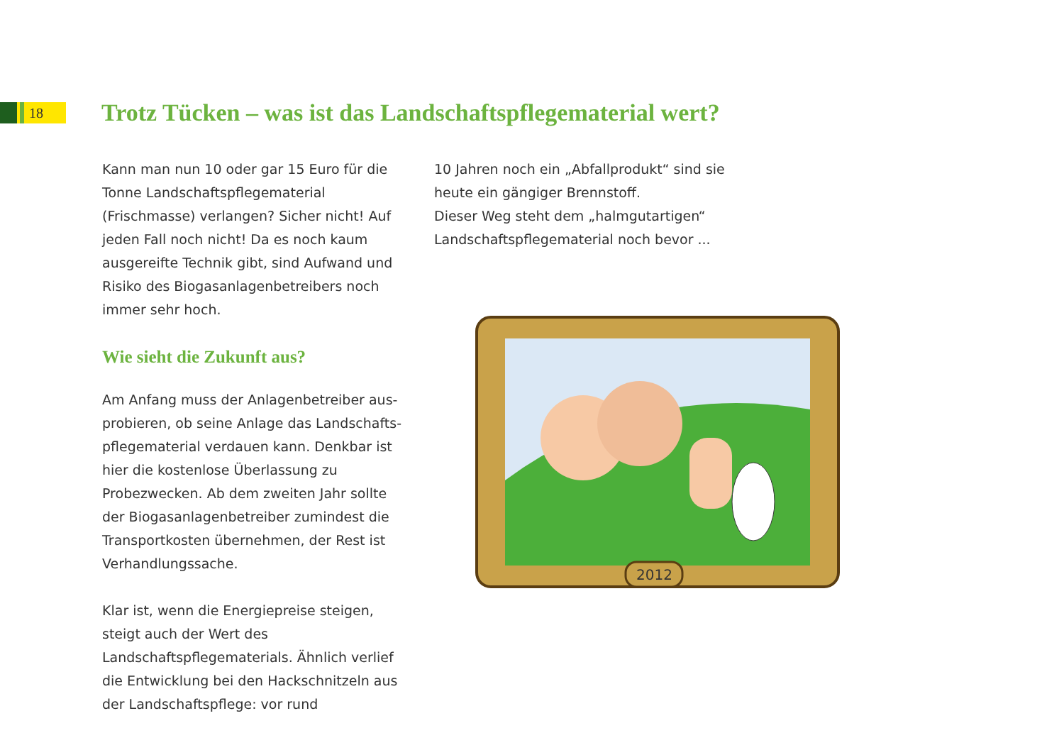18
Trotz Tücken – was ist das Landschaftspflegematerial wert?
Kann man nun 10 oder gar 15 Euro für die Tonne Landschaftspflegematerial (Frischmasse) verlangen? Sicher nicht! Auf jeden Fall noch nicht! Da es noch kaum ausgereifte Technik gibt, sind Aufwand und Risiko des Biogas­anlagenbetreibers noch immer sehr hoch.
Wie sieht die Zukunft aus?
Am Anfang muss der Anlagenbetreiber aus­probieren, ob seine Anlage das Landschafts­pflegematerial verdauen kann. Denkbar ist hier die kostenlose Überlassung zu Probezwecken. Ab dem zweiten Jahr sollte der Biogasanla­genbetreiber zumindest die Transportkosten übernehmen, der Rest ist Verhandlungssache.
Klar ist, wenn die Energiepreise steigen, steigt auch der Wert des Landschaftspflegematerials. Ähnlich verlief die Entwicklung bei den Hack­schnitzeln aus der Landschaftspflege: vor rund
10 Jahren noch ein „Abfallprodukt“ sind sie heute ein gängiger Brennstoff.
Dieser Weg steht dem „halmgutartigen“ Land­schaftspflegematerial noch bevor ...
2012